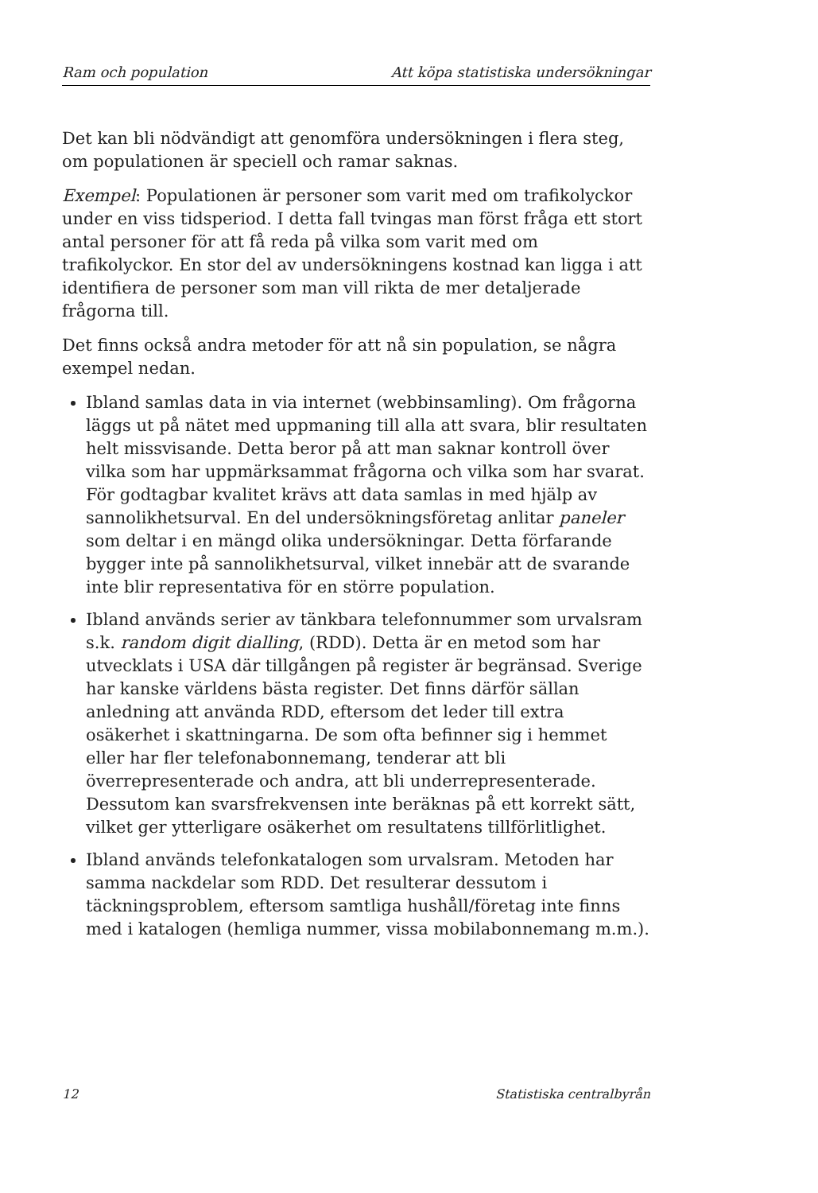Ram och population Att köpa statistiska undersökningar
Det kan bli nödvändigt att genomföra undersökningen i flera steg, om populationen är speciell och ramar saknas.
Exempel: Populationen är personer som varit med om trafikolyckor under en viss tidsperiod. I detta fall tvingas man först fråga ett stort antal personer för att få reda på vilka som varit med om trafikolyckor. En stor del av undersökningens kostnad kan ligga i att identifiera de personer som man vill rikta de mer detaljerade frågorna till.
Det finns också andra metoder för att nå sin population, se några exempel nedan.
Ibland samlas data in via internet (webbinsamling). Om frågorna läggs ut på nätet med uppmaning till alla att svara, blir resultaten helt missvisande. Detta beror på att man saknar kontroll över vilka som har uppmärksammat frågorna och vilka som har svarat. För godtagbar kvalitet krävs att data samlas in med hjälp av sannolikhetsurval. En del undersökningsföretag anlitar paneler som deltar i en mängd olika undersökningar. Detta förfarande bygger inte på sannolikhetsurval, vilket innebär att de svarande inte blir representativa för en större population.
Ibland används serier av tänkbara telefonnummer som urvalsram s.k. random digit dialling, (RDD). Detta är en metod som har utvecklats i USA där tillgången på register är begränsad. Sverige har kanske världens bästa register. Det finns därför sällan anledning att använda RDD, eftersom det leder till extra osäkerhet i skattningarna. De som ofta befinner sig i hemmet eller har fler telefonabonnemang, tenderar att bli överrepresenterade och andra, att bli underrepresenterade. Dessutom kan svarsfrekvensen inte beräknas på ett korrekt sätt, vilket ger ytterligare osäkerhet om resultatens tillförlitlighet.
Ibland används telefonkatalogen som urvalsram. Metoden har samma nackdelar som RDD. Det resulterar dessutom i täckningsproblem, eftersom samtliga hushåll/företag inte finns med i katalogen (hemliga nummer, vissa mobilabonnemang m.m.).
12 Statistiska centralbyrån